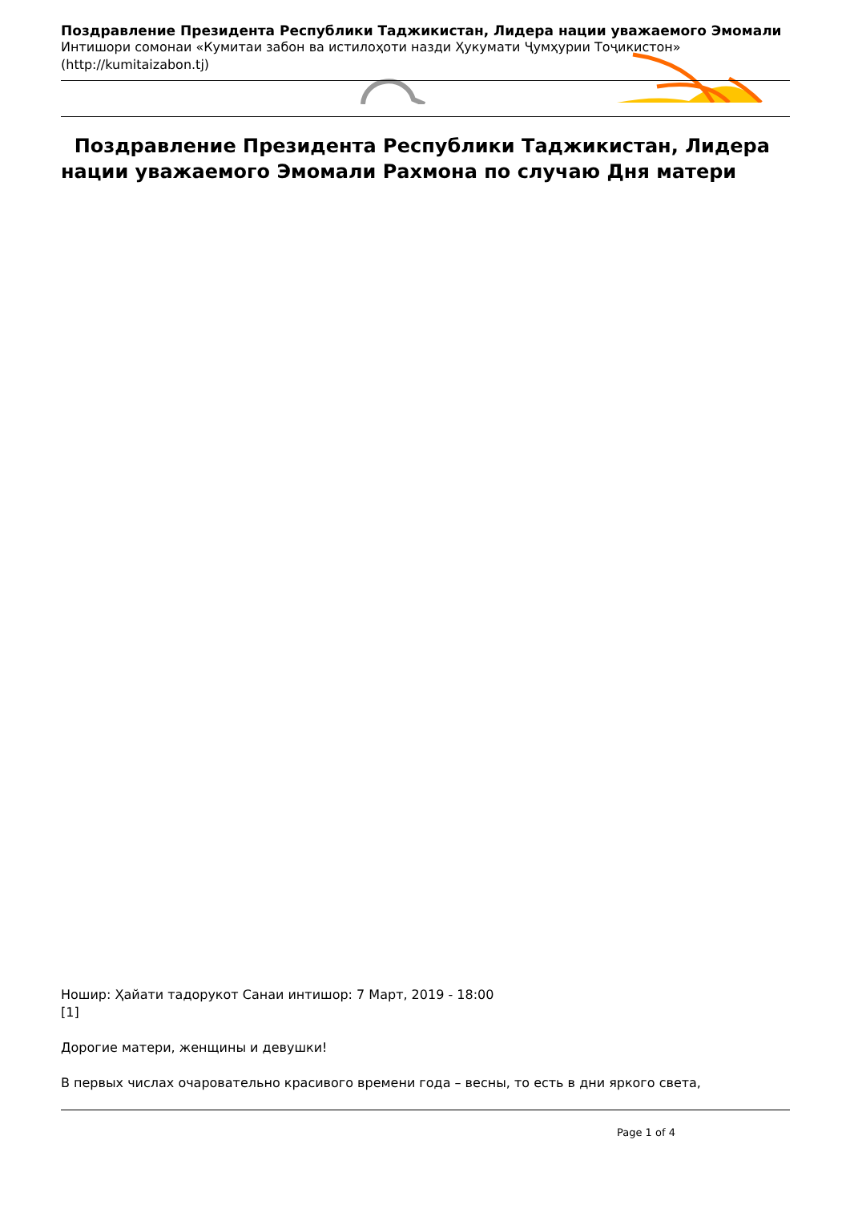Поздравление Президента Республики Таджикистан, Лидера нации уважаемого Эмомали
Интишори сомонаи «Кумитаи забон ва истилоҳоти назди Ҳукумати Ҷумҳурии Тоҷикистон»
(http://kumitaizabon.tj)
Поздравление Президента Республики Таджикистан, Лидера нации уважаемого Эмомали Рахмона по случаю Дня матери
Ношир: Ҳайати тадорукот Санаи интишор: 7 Март, 2019 - 18:00
[1]
Дорогие матери, женщины и девушки!
В первых числах очаровательно красивого времени года – весны, то есть в дни яркого света,
Page 1 of 4